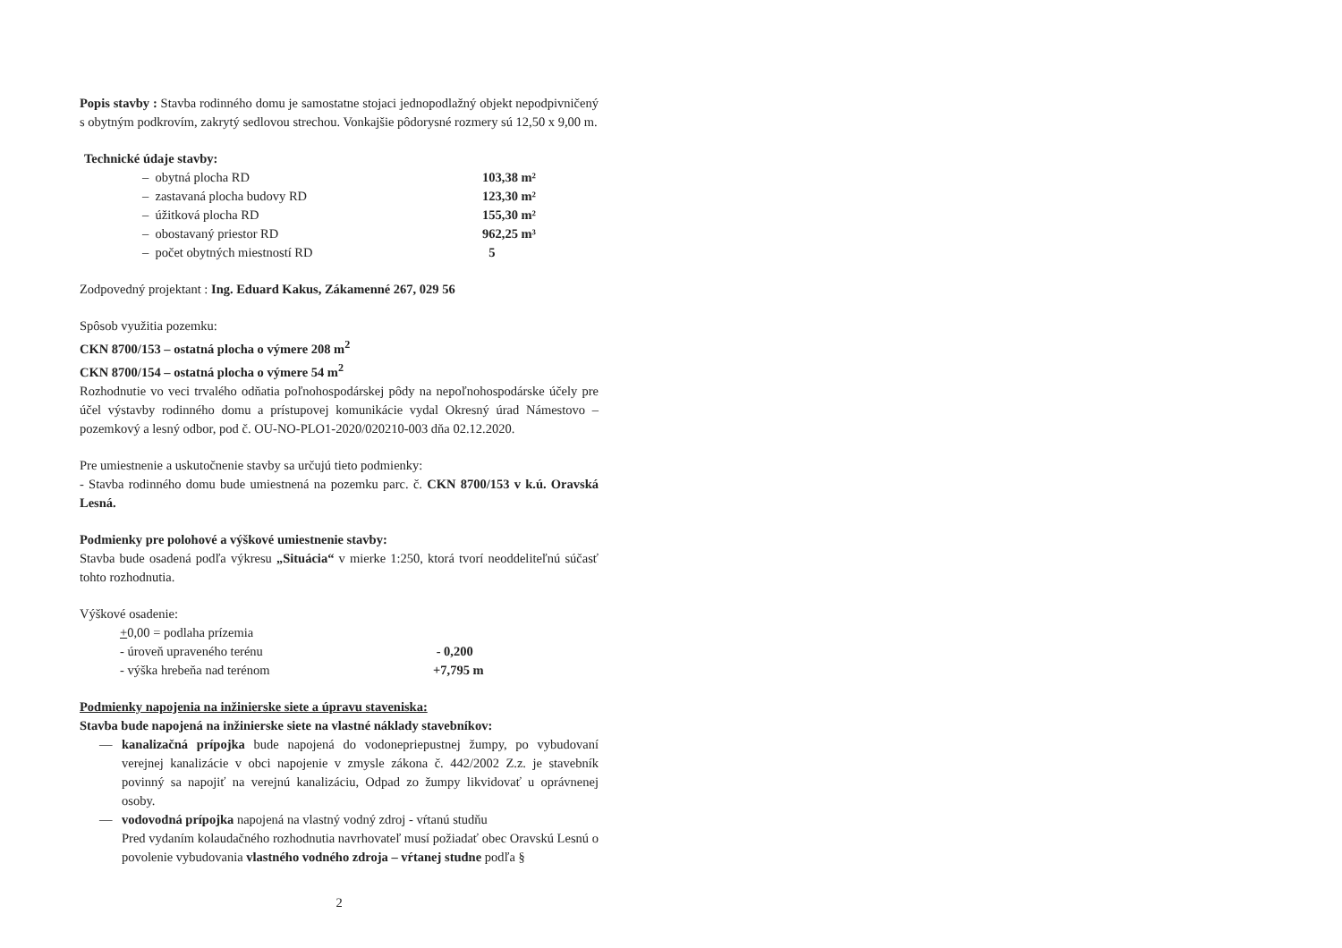Popis stavby : Stavba rodinného domu je samostatne stojaci jednopodlažný objekt nepodpivničený s obytným podkrovím, zakrytý sedlovou strechou. Vonkajšie pôdorysné rozmery sú 12,50 x 9,00 m.
Technické údaje stavby:
– obytná plocha RD 103,38 m²
– zastavaná plocha budovy RD 123,30 m²
– úžitková plocha RD 155,30 m²
– obostavaný priestor RD 962,25 m³
– počet obytných miestností RD 5
Zodpovedný projektant : Ing. Eduard Kakus, Zákamenné 267, 029 56
Spôsob využitia pozemku:
CKN 8700/153 – ostatná plocha o výmere 208 m<sup>2</sup>
CKN 8700/154 – ostatná plocha o výmere 54 m<sup>2</sup>
Rozhodnutie vo veci trvalého odňatia poľnohospodárskej pôdy na nepoľnohospodárske účely pre účel výstavby rodinného domu a prístupovej komunikácie vydal Okresný úrad Námestovo – pozemkový a lesný odbor, pod č. OU-NO-PLO1-2020/020210-003 dňa 02.12.2020.
Pre umiestnenie a uskutočnenie stavby sa určujú tieto podmienky:
- Stavba rodinného domu bude umiestnená na pozemku parc. č. CKN 8700/153 v k.ú. Oravská Lesná.
Podmienky pre polohové a výškové umiestnenie stavby:
Stavba bude osadená podľa výkresu „Situácia“ v mierke 1:250, ktorá tvorí neoddeliteľnú súčasť tohto rozhodnutia.
Výškové osadenie:
+0,00 = podlaha prízemia
- úroveň upraveného terénu - 0,200
- výška hrebeňa nad terénom +7,795 m
Podmienky napojenia na inžinierske siete a úpravu staveniska:
Stavba bude napojená na inžinierske siete na vlastné náklady stavebníkov:
— kanalizačná prípojka bude napojená do vodonepriepustnej žumpy, po vybudovaní verejnej kanalizácie v obci napojenie v zmysle zákona č. 442/2002 Z.z. je stavebník povinný sa napojiť na verejnú kanalizáciu, Odpad zo žumpy likvidovať u oprávnenej osoby.
— vodovodná prípojka napojená na vlastný vodný zdroj - vŕtanú studňu
Pred vydaním kolaudačného rozhodnutia navrhovateľ musí požiadať obec Oravskú Lesnú o povolenie vybudovania vlastného vodného zdroja – vŕtanej studne podľa §
2